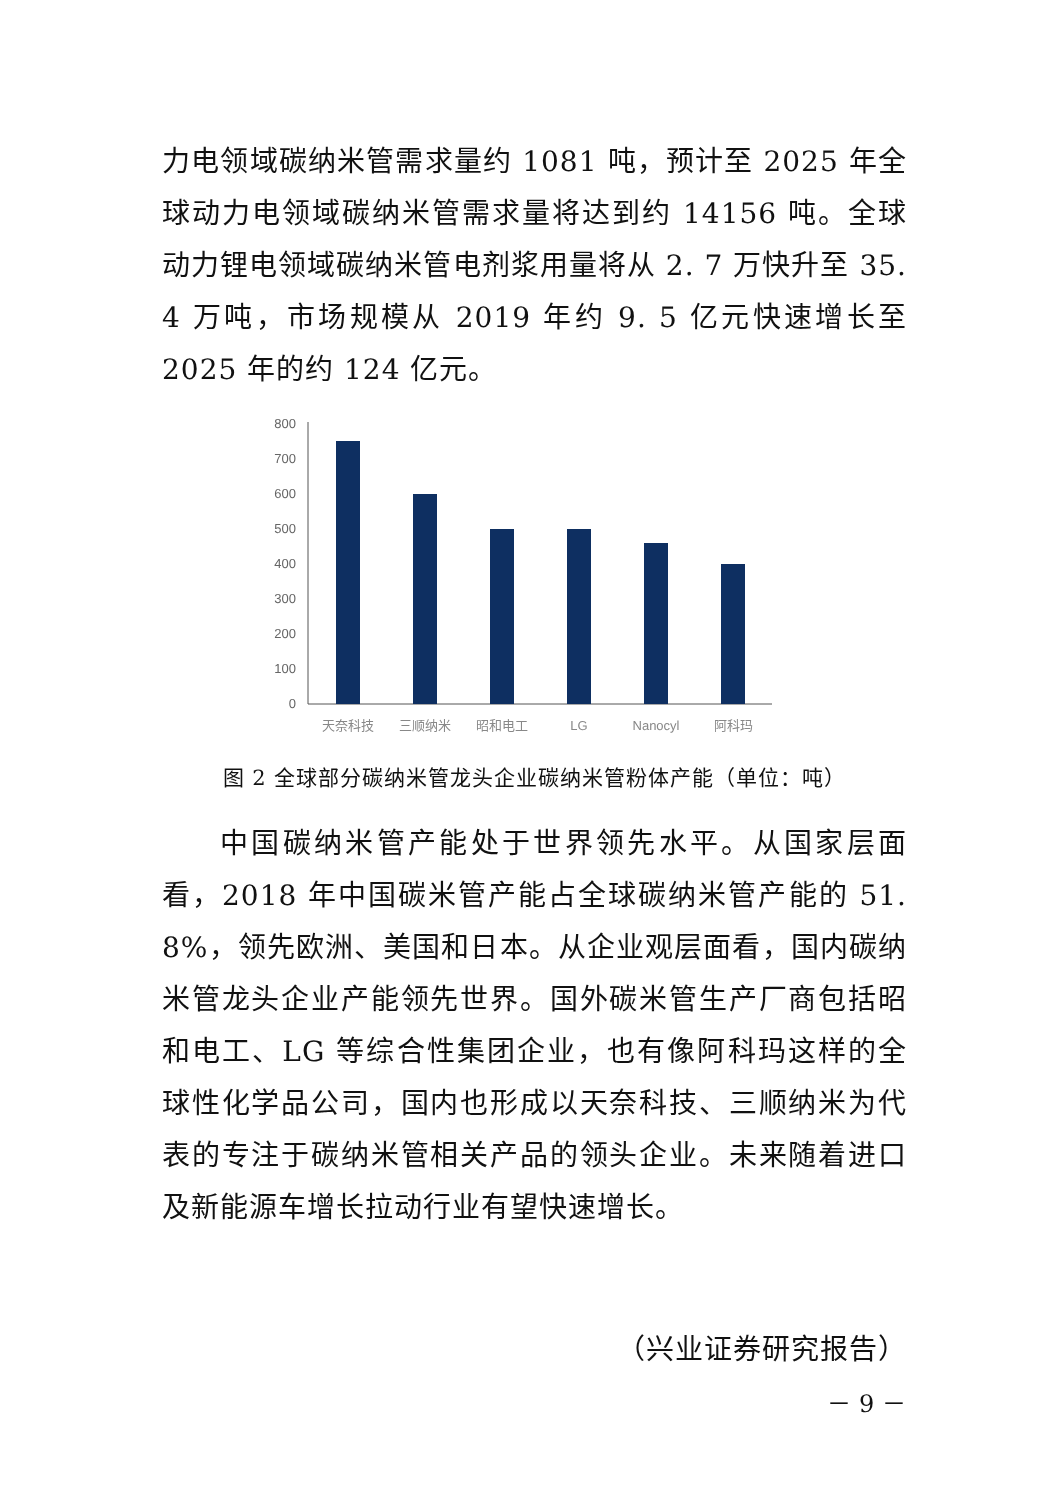力电领域碳纳米管需求量约 1081 吨，预计至 2025 年全球动力电领域碳纳米管需求量将达到约 14156 吨。全球动力锂电领域碳纳米管电剂浆用量将从 2. 7 万快升至 35. 4 万吨，市场规模从 2019 年约 9. 5 亿元快速增长至 2025 年的约 124 亿元。
800
700
600
500
400
300
200
100
0
天奈科技
三顺纳米
昭和电工
LG
Nanocyl
阿科玛
图 2 全球部分碳纳米管龙头企业碳纳米管粉体产能（单位：吨）
中国碳纳米管产能处于世界领先水平。从国家层面看，2018 年中国碳米管产能占全球碳纳米管产能的 51. 8%，领先欧洲、美国和日本。从企业观层面看，国内碳纳米管龙头企业产能领先世界。国外碳米管生产厂商包括昭和电工、LG 等综合性集团企业，也有像阿科玛这样的全球性化学品公司，国内也形成以天奈科技、三顺纳米为代表的专注于碳纳米管相关产品的领头企业。未来随着进口及新能源车增长拉动行业有望快速增长。
（兴业证券研究报告）
－ 9 －